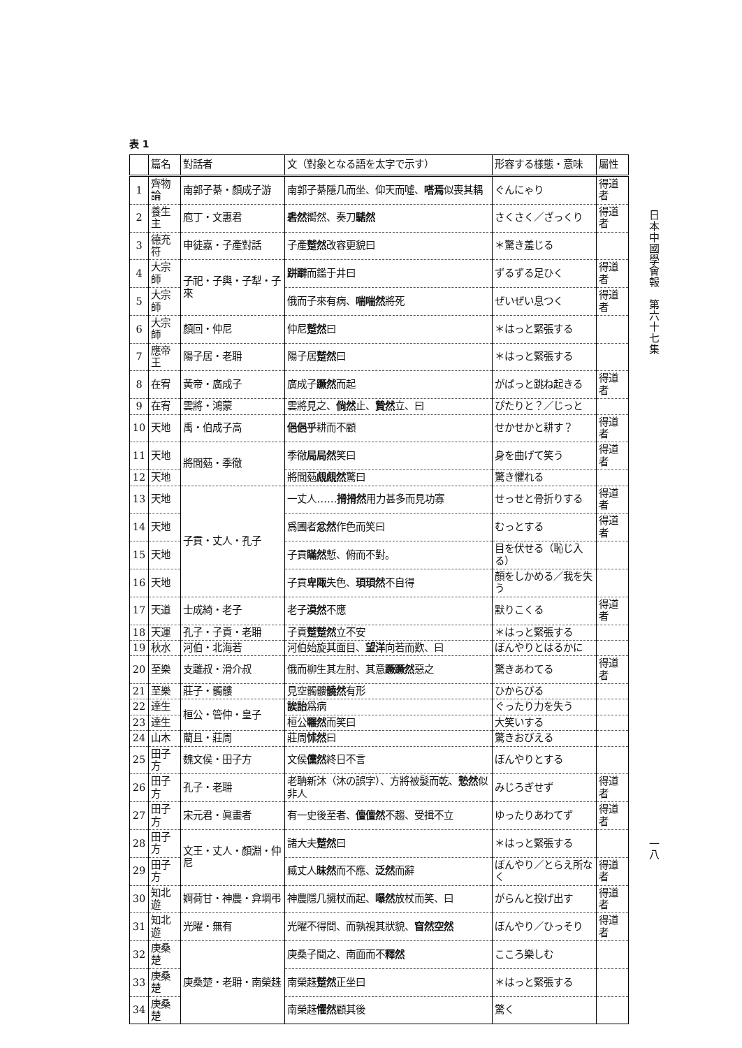表 1
| | 篇名 | 對話者 | 文（對象となる語を太字で示す） | 形容する樣態・意味 | 屬性 |
| --- | --- | --- | --- | --- | --- |
| 1 | 齊物論 | 南郭子綦・顏成子游 | 南郭子綦隱几而坐、仰天而噓、 嗒焉 似喪其耦 | ぐんにゃり | 得道者 |
| 2 | 養生主 | 庖丁・文惠君 | 砉然 嚮然、奏刀 騞然 | さくさく／ざっくり | 得道者 |
| 3 | 德充符 | 申徒嘉・子產對話 | 子產 蹵然 改容更貌曰 | ＊驚き羞じる | |
| 4 | 大宗師 | 子祀・子輿・子犁・子來 | 跰躃 而鑑于井曰 | ずるずる足ひく | 得道者 |
| 5 | 大宗師 | | 俄而子來有病、 喘喘然 將死 | ぜいぜい息つく | 得道者 |
| 6 | 大宗師 | 顏回・仲尼 | 仲尼 蹵然 曰 | ＊はっと緊張する | |
| 7 | 應帝王 | 陽子居・老耼 | 陽子居 蹵然 曰 | ＊はっと緊張する | |
| 8 | 在宥 | 黃帝・廣成子 | 廣成子 蹶然 而起 | がばっと跳ね起きる | 得道者 |
| 9 | 在宥 | 雲將・鴻蒙 | 雲將見之、 倘然 止、 贄然 立、曰 | ぴたりと？／じっと | |
| 10 | 天地 | 禹・伯成子高 | 俋俋乎 耕而不顧 | せかせかと耕す？ | 得道者 |
| 11 | 天地 | 將閭葂・季徹 | 季徹 局局然 笑曰 | 身を曲げて笑う | 得道者 |
| 12 | 天地 | | 將閭葂 覤覤然 驚曰 | 驚き懼れる | |
| 13 | 天地 | 子貢・丈人・孔子 | 一丈人…… 搰搰然 用力甚多而見功寡 | せっせと骨折りする | 得道者 |
| 14 | 天地 | | 爲圃者 忿然 作色而笑曰 | むっとする | 得道者 |
| 15 | 天地 | | 子貢 瞞然 慙、俯而不對。 | 目を伏せる（恥じ入る） | |
| 16 | 天地 | | 子貢 卑陬 失色、 頊頊然 不自得 | 顏をしかめる／我を失う | |
| 17 | 天道 | 士成綺・老子 | 老子 漠然 不應 | 默りこくる | 得道者 |
| 18 | 天運 | 孔子・子貢・老耼 | 子貢 蹵蹵然 立不安 | ＊はっと緊張する | |
| 19 | 秋水 | 河伯・北海若 | 河伯始旋其面目、 望洋 向若而歎、曰 | ぼんやりとはるかに | |
| 20 | 至樂 | 支離叔・滑介叔 | 俄而柳生其左肘、其意 蹶蹶然 惡之 | 驚きあわてる | 得道者 |
| 21 | 至樂 | 莊子・髑髏 | 見空髑髏 髐然 有形 | ひからびる | |
| 22 | 達生 | 桓公・管仲・皇子 | 誒詒 爲病 | ぐったり力を失う | |
| 23 | 達生 | | 桓公 囅然 而笑曰 | 大笑いする | |
| 24 | 山木 | 藺且・莊周 | 莊周 怵然 曰 | 驚きおびえる | |
| 25 | 田子方 | 魏文侯・田子方 | 文侯 儻然 終日不言 | ぼんやりとする | |
| 26 | 田子方 | 孔子・老耼 | 老聃新沐（沐の誤字）、方將被髮而乾、 慹然 似非人 | みじろぎせず | 得道者 |
| 27 | 田子方 | 宋元君・眞畫者 | 有一史後至者、 儃儃然 不趨、受揖不立 | ゆったりあわてず | 得道者 |
| 28 | 田子方 | 文王・丈人・顏淵・仲尼 | 諸大夫 蹵然 曰 | ＊はっと緊張する | |
| 29 | 田子方 | | 臧丈人 昧然 而不應、 泛然 而辭 | ぼんやり／とらえ所なく | 得道者 |
| 30 | 知北遊 | 婀荷甘・神農・弇堈弔 | 神農隱几擁杖而起、 嚗然 放杖而笑、曰 | がらんと投げ出す | 得道者 |
| 31 | 知北遊 | 光曜・無有 | 光曜不得問、而孰視其狀貌、 窅然空然 | ぼんやり／ひっそり | 得道者 |
| 32 | 庚桑楚 | 庚桑楚・老耼・南榮趎 | 庚桑子聞之、南面而不 釋然 | こころ樂しむ | |
| 33 | 庚桑楚 | | 南榮趎 蹵然 正坐曰 | ＊はっと緊張する | |
| 34 | 庚桑楚 | | 南榮趎 懼然 顧其後 | 驚く | |
日本中國學會報　第六十七集
一八